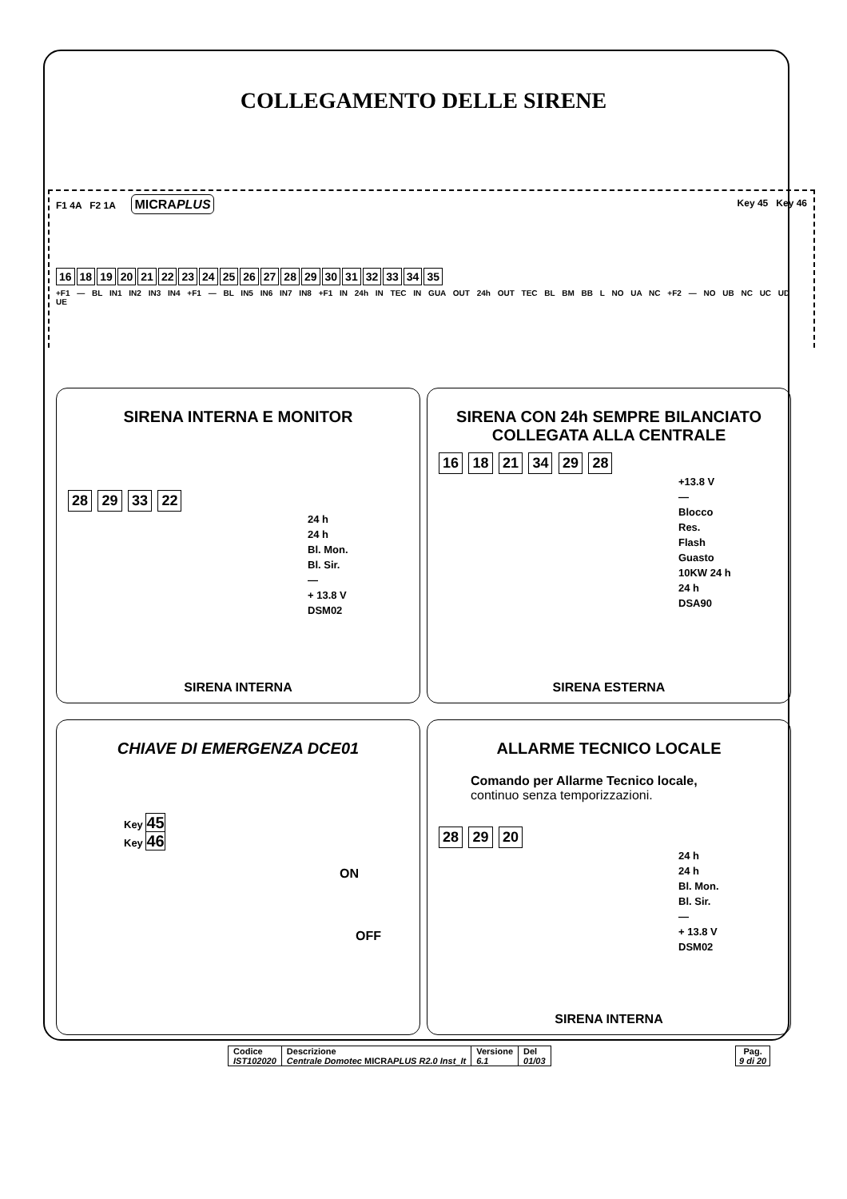COLLEGAMENTO DELLE SIRENE
F1 4A F2 1A MICRAPLUS Key 45 Key 46
16 18 19 20 21 22 23 24 25 26 27 28 29 30 31 32 33 34 35
+F1 — BL IN1 IN2 IN3 IN4 +F1 — BL IN5 IN6 IN7 IN8 +F1 IN 24h IN TEC IN GUA OUT 24h OUT TEC BL BM BB L NO UA NC +F2 — NO UB NC UC UD UE
SIRENA INTERNA E MONITOR
28 29 33 22
24 h
24 h
Bl. Mon.
Bl. Sir.
—
+ 13.8 V
DSM02
SIRENA INTERNA
SIRENA CON 24h SEMPRE BILANCIATO COLLEGATA ALLA CENTRALE
16 18 21 34 29 28
+13.8 V
—
Blocco
Res.
Flash
Guasto
10KW 24 h
24 h
DSA90
SIRENA ESTERNA
CHIAVE DI EMERGENZA DCE01
Key 45
Key 46
ON
OFF
ALLARME TECNICO LOCALE
Comando per Allarme Tecnico locale,
continuo senza temporizzazioni.
28 29 20
24 h
24 h
Bl. Mon.
Bl. Sir.
—
+ 13.8 V
DSM02
SIRENA INTERNA
| Codice IST102020 | Descrizione Centrale Domotec MICRA PLUS R2.0 Inst_It | Versione 6.1 | Del 01/03 |
Pag.
9 di 20